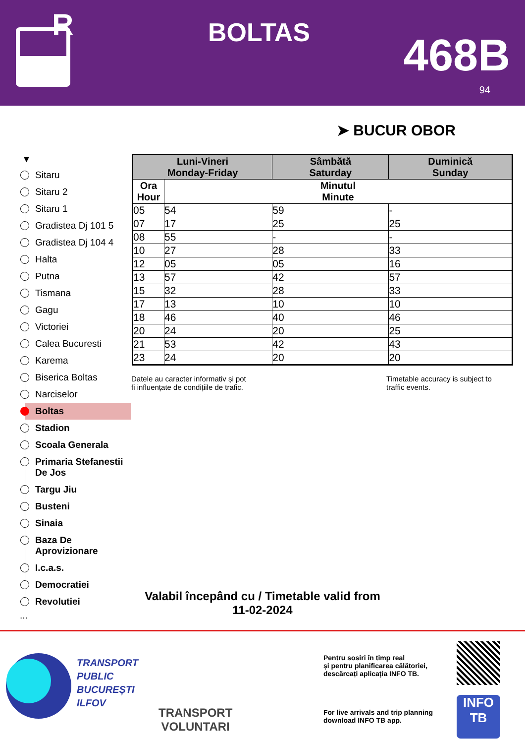R
BOLTAS 468B
94
➤ BUCUR OBOR
▼
Sitaru
Sitaru 2
Sitaru 1
Gradistea Dj 101 5
Gradistea Dj 104 4
Halta
Putna
Tismana
Gagu
Victoriei
Calea Bucuresti
Karema
Biserica Boltas
Narciselor
Boltas
Stadion
Scoala Generala
Primaria Stefanestii De Jos
Targu Jiu
Busteni
Sinaia
Baza De Aprovizionare
I.c.a.s.
Democratiei
Revolutiei
...
| Luni-Vineri Monday-Friday | | Sâmbătă Saturday | Duminică Sunday |
| --- | --- | --- | --- |
| Ora Hour | Minutul Minute | | |
| 05 | 54 | 59 | - |
| 07 | 17 | 25 | 25 |
| 08 | 55 | - | - |
| 10 | 27 | 28 | 33 |
| 12 | 05 | 05 | 16 |
| 13 | 57 | 42 | 57 |
| 15 | 32 | 28 | 33 |
| 17 | 13 | 10 | 10 |
| 18 | 46 | 40 | 46 |
| 20 | 24 | 20 | 25 |
| 21 | 53 | 42 | 43 |
| 23 | 24 | 20 | 20 |
Datele au caracter informativ și pot
fi influențate de condițiile de trafic.
Timetable accuracy is subject to
traffic events.
Valabil începând cu / Timetable valid from
11-02-2024
TRANSPORT
PUBLIC
BUCUREȘTI
ILFOV
TRANSPORT
VOLUNTARI
Pentru sosiri în timp real
și pentru planificarea călătoriei,
descărcați aplicația INFO TB.
For live arrivals and trip planning
download INFO TB app.
INFO
TB